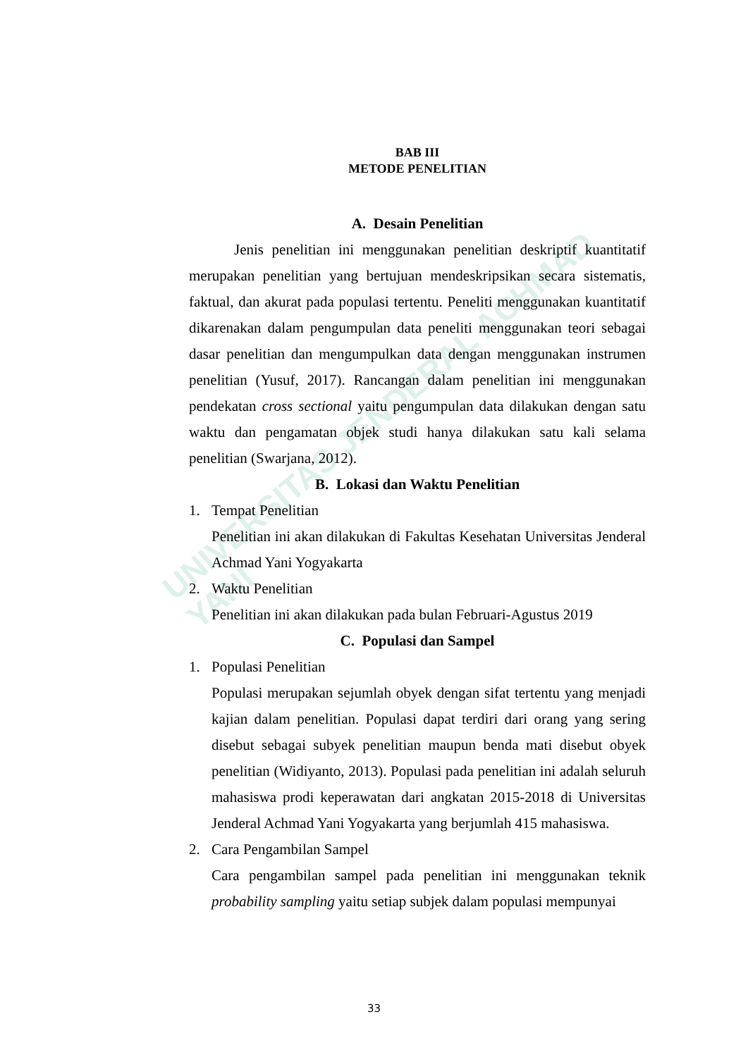UNIVERSITAS JENDERAL ACHMAD YANI
BAB III
METODE PENELITIAN
A. Desain Penelitian
Jenis penelitian ini menggunakan penelitian deskriptif kuantitatif merupakan penelitian yang bertujuan mendeskripsikan secara sistematis, faktual, dan akurat pada populasi tertentu. Peneliti menggunakan kuantitatif dikarenakan dalam pengumpulan data peneliti menggunakan teori sebagai dasar penelitian dan mengumpulkan data dengan menggunakan instrumen penelitian (Yusuf, 2017). Rancangan dalam penelitian ini menggunakan pendekatan cross sectional yaitu pengumpulan data dilakukan dengan satu waktu dan pengamatan objek studi hanya dilakukan satu kali selama penelitian (Swarjana, 2012).
B. Lokasi dan Waktu Penelitian
1. Tempat Penelitian
Penelitian ini akan dilakukan di Fakultas Kesehatan Universitas Jenderal Achmad Yani Yogyakarta
2. Waktu Penelitian
Penelitian ini akan dilakukan pada bulan Februari-Agustus 2019
C. Populasi dan Sampel
1. Populasi Penelitian
Populasi merupakan sejumlah obyek dengan sifat tertentu yang menjadi kajian dalam penelitian. Populasi dapat terdiri dari orang yang sering disebut sebagai subyek penelitian maupun benda mati disebut obyek penelitian (Widiyanto, 2013). Populasi pada penelitian ini adalah seluruh mahasiswa prodi keperawatan dari angkatan 2015-2018 di Universitas Jenderal Achmad Yani Yogyakarta yang berjumlah 415 mahasiswa.
2. Cara Pengambilan Sampel
Cara pengambilan sampel pada penelitian ini menggunakan teknik probability sampling yaitu setiap subjek dalam populasi mempunyai
33